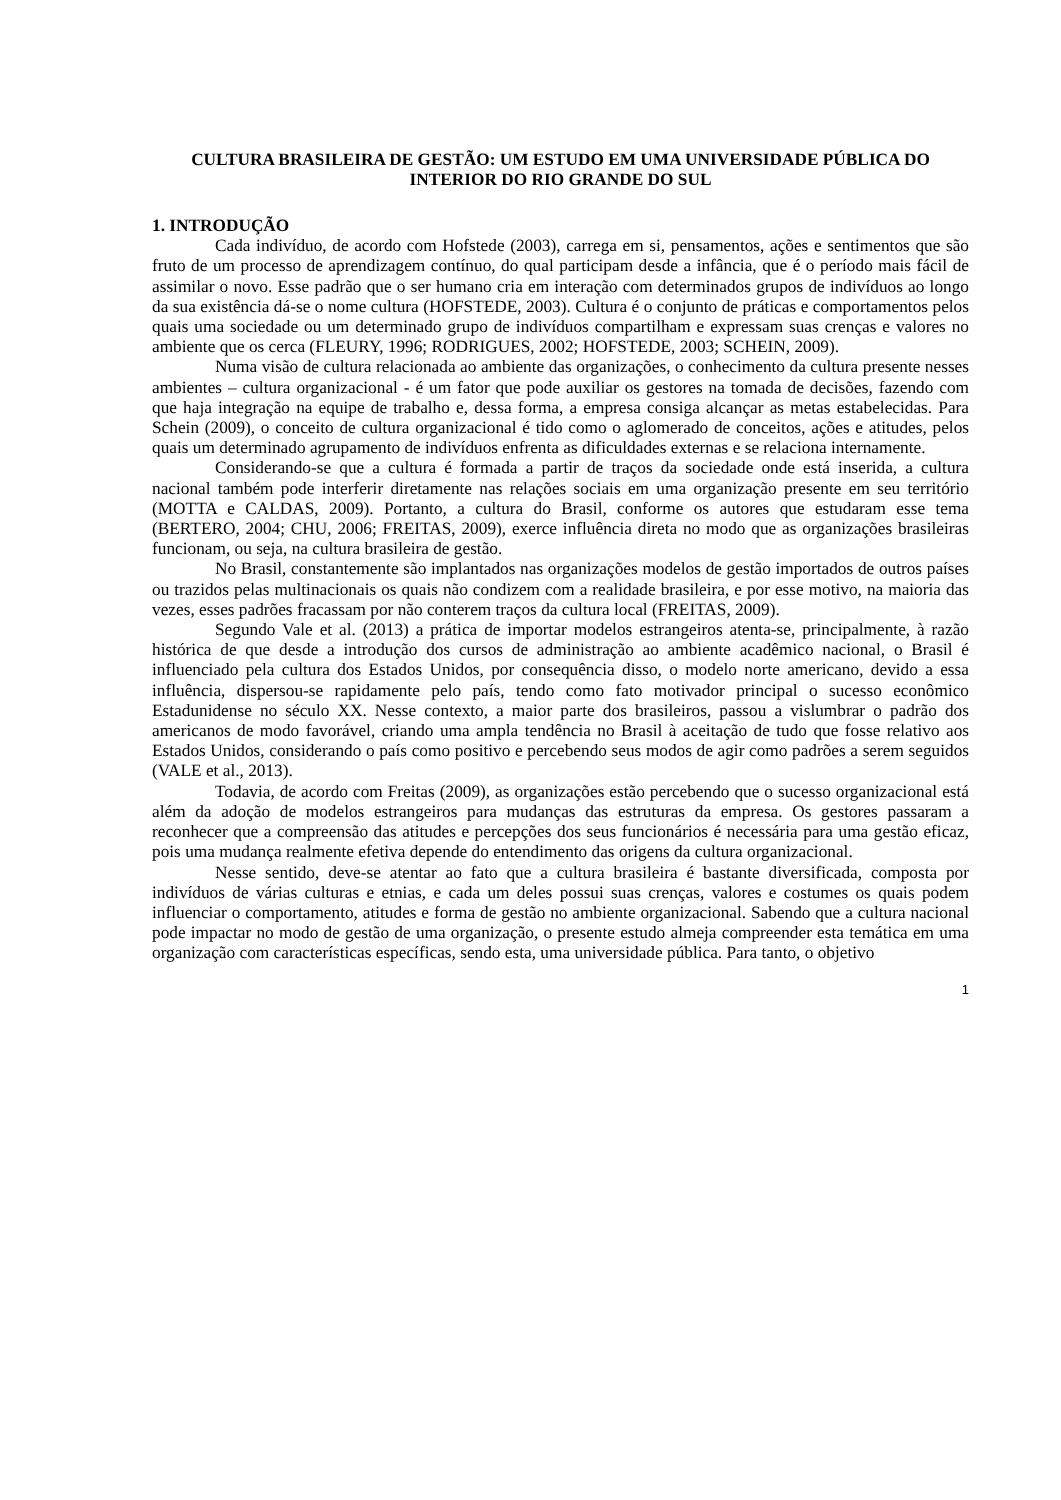CULTURA BRASILEIRA DE GESTÃO: UM ESTUDO EM UMA UNIVERSIDADE PÚBLICA DO INTERIOR DO RIO GRANDE DO SUL
1. INTRODUÇÃO
Cada indivíduo, de acordo com Hofstede (2003), carrega em si, pensamentos, ações e sentimentos que são fruto de um processo de aprendizagem contínuo, do qual participam desde a infância, que é o período mais fácil de assimilar o novo. Esse padrão que o ser humano cria em interação com determinados grupos de indivíduos ao longo da sua existência dá-se o nome cultura (HOFSTEDE, 2003). Cultura é o conjunto de práticas e comportamentos pelos quais uma sociedade ou um determinado grupo de indivíduos compartilham e expressam suas crenças e valores no ambiente que os cerca (FLEURY, 1996; RODRIGUES, 2002; HOFSTEDE, 2003; SCHEIN, 2009).
Numa visão de cultura relacionada ao ambiente das organizações, o conhecimento da cultura presente nesses ambientes – cultura organizacional - é um fator que pode auxiliar os gestores na tomada de decisões, fazendo com que haja integração na equipe de trabalho e, dessa forma, a empresa consiga alcançar as metas estabelecidas. Para Schein (2009), o conceito de cultura organizacional é tido como o aglomerado de conceitos, ações e atitudes, pelos quais um determinado agrupamento de indivíduos enfrenta as dificuldades externas e se relaciona internamente.
Considerando-se que a cultura é formada a partir de traços da sociedade onde está inserida, a cultura nacional também pode interferir diretamente nas relações sociais em uma organização presente em seu território (MOTTA e CALDAS, 2009). Portanto, a cultura do Brasil, conforme os autores que estudaram esse tema (BERTERO, 2004; CHU, 2006; FREITAS, 2009), exerce influência direta no modo que as organizações brasileiras funcionam, ou seja, na cultura brasileira de gestão.
No Brasil, constantemente são implantados nas organizações modelos de gestão importados de outros países ou trazidos pelas multinacionais os quais não condizem com a realidade brasileira, e por esse motivo, na maioria das vezes, esses padrões fracassam por não conterem traços da cultura local (FREITAS, 2009).
Segundo Vale et al. (2013) a prática de importar modelos estrangeiros atenta-se, principalmente, à razão histórica de que desde a introdução dos cursos de administração ao ambiente acadêmico nacional, o Brasil é influenciado pela cultura dos Estados Unidos, por consequência disso, o modelo norte americano, devido a essa influência, dispersou-se rapidamente pelo país, tendo como fato motivador principal o sucesso econômico Estadunidense no século XX. Nesse contexto, a maior parte dos brasileiros, passou a vislumbrar o padrão dos americanos de modo favorável, criando uma ampla tendência no Brasil à aceitação de tudo que fosse relativo aos Estados Unidos, considerando o país como positivo e percebendo seus modos de agir como padrões a serem seguidos (VALE et al., 2013).
Todavia, de acordo com Freitas (2009), as organizações estão percebendo que o sucesso organizacional está além da adoção de modelos estrangeiros para mudanças das estruturas da empresa. Os gestores passaram a reconhecer que a compreensão das atitudes e percepções dos seus funcionários é necessária para uma gestão eficaz, pois uma mudança realmente efetiva depende do entendimento das origens da cultura organizacional.
Nesse sentido, deve-se atentar ao fato que a cultura brasileira é bastante diversificada, composta por indivíduos de várias culturas e etnias, e cada um deles possui suas crenças, valores e costumes os quais podem influenciar o comportamento, atitudes e forma de gestão no ambiente organizacional. Sabendo que a cultura nacional pode impactar no modo de gestão de uma organização, o presente estudo almeja compreender esta temática em uma organização com características específicas, sendo esta, uma universidade pública. Para tanto, o objetivo
1